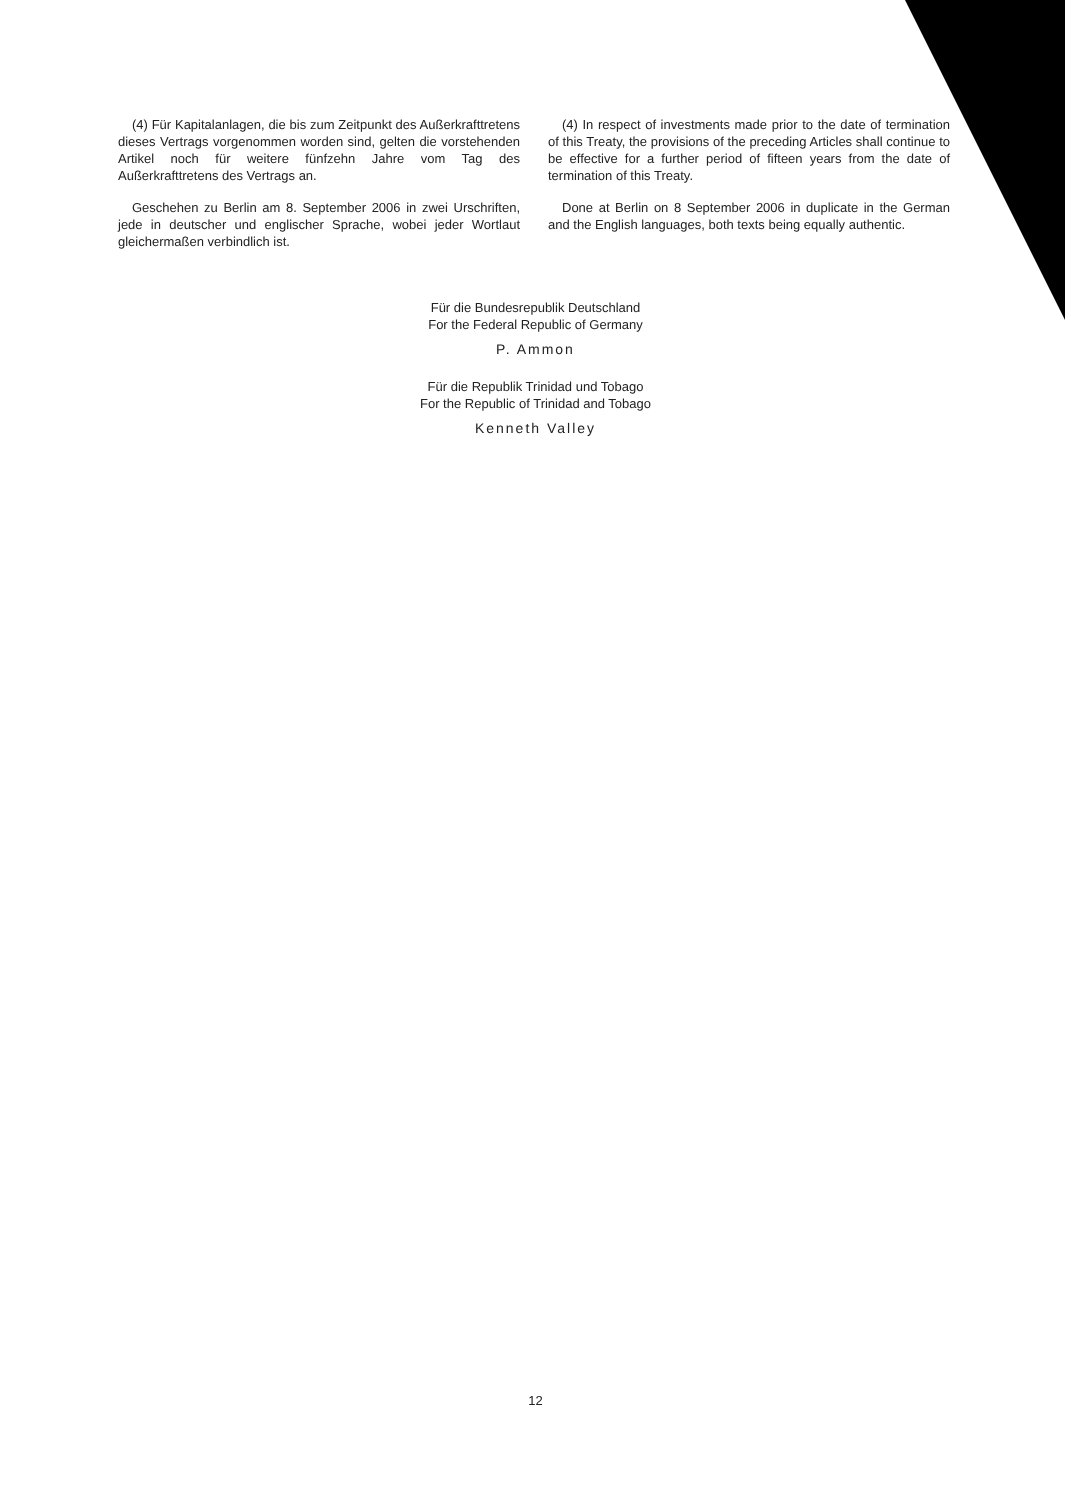(4) Für Kapitalanlagen, die bis zum Zeitpunkt des Außerkrafttretens dieses Vertrags vorgenommen worden sind, gelten die vorstehenden Artikel noch für weitere fünfzehn Jahre vom Tag des Außerkrafttretens des Vertrags an.
Geschehen zu Berlin am 8. September 2006 in zwei Urschriften, jede in deutscher und englischer Sprache, wobei jeder Wortlaut gleichermaßen verbindlich ist.
(4) In respect of investments made prior to the date of termination of this Treaty, the provisions of the preceding Articles shall continue to be effective for a further period of fifteen years from the date of termination of this Treaty.
Done at Berlin on 8 September 2006 in duplicate in the German and the English languages, both texts being equally authentic.
Für die Bundesrepublik Deutschland
For the Federal Republic of Germany
P. Ammon
Für die Republik Trinidad und Tobago
For the Republic of Trinidad and Tobago
Kenneth Valley
12